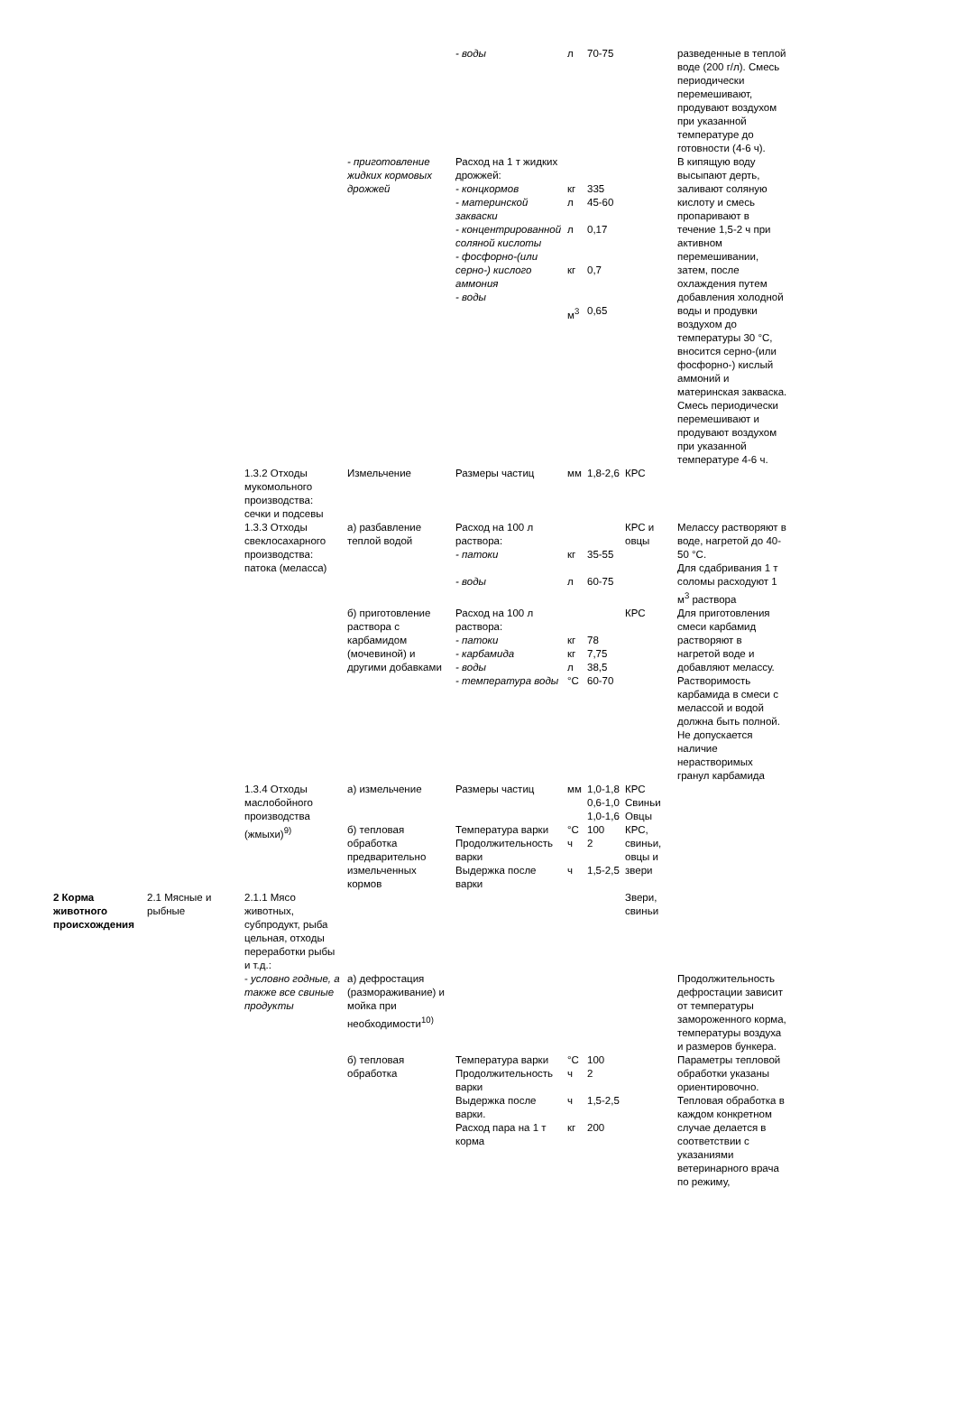| | | | | - воды | л | 70-75 | | разведенные в теплой воде (200 г/л). Смесь периодически перемешивают, продувают воздухом при указанной температуре до готовности (4-6 ч). |
| | | | - приготовление жидких кормовых дрожжей | Расход на 1 т жидких дрожжей: - концкормов - материнской закваски - концентрированной соляной кислоты - фосфорно-(или серно-) кислого аммония - воды | кг л л кг м<sup>3</sup> | 335 45-60 0,17 0,7 0,65 | | В кипящую воду высыпают дерть, заливают соляную кислоту и смесь пропаривают в течение 1,5-2 ч при активном перемешивании, затем, после охлаждения путем добавления холодной воды и продувки воздухом до температуры 30 °С, вносится серно-(или фосфорно-) кислый аммоний и материнская закваска. Смесь периодически перемешивают и продувают воздухом при указанной температуре 4-6 ч. |
| | | 1.3.2 Отходы мукомольного производства: сечки и подсевы | Измельчение | Размеры частиц | мм | 1,8-2,6 | КРС | |
| | | 1.3.3 Отходы свеклосахарного производства: патока (меласса) | а) разбавление теплой водой | Расход на 100 л раствора: - патоки - воды | кг л | 35-55 60-75 | КРС и овцы | Мелассу растворяют в воде, нагретой до 40-50 °С. Для сдабривания 1 т соломы расходуют 1 м<sup>3</sup> раствора |
| | | | б) приготовление раствора с карбамидом (мочевиной) и другими добавками | Расход на 100 л раствора: - патоки - карбамида - воды - температура воды | кг кг л °С | 78 7,75 38,5 60-70 | КРС | Для приготовления смеси карбамид растворяют в нагретой воде и добавляют мелассу. Растворимость карбамида в смеси с мелассой и водой должна быть полной. Не допускается наличие нерастворимых гранул карбамида |
| | | 1.3.4 Отходы маслобойного производства (жмыхи)<sup>9)</sup> | а) измельчение | Размеры частиц | мм | 1,0-1,8 0,6-1,0 1,0-1,6 | КРС Свиньи Овцы | |
| | | | б) тепловая обработка предварительно измельченных кормов | Температура варки Продолжительность варки Выдержка после варки | °С ч ч | 100 2 1,5-2,5 | КРС, свиньи, овцы и звери | |
| 2 Корма животного происхождения | 2.1 Мясные и рыбные | 2.1.1 Мясо животных, субпродукт, рыба цельная, отходы переработки рыбы и т.д.: | | | | | Звери, свиньи | |
| | | - условно годные, а также все свиные продукты | а) дефростация (размораживание) и мойка при необходимости<sup>10)</sup> | | | | | Продолжительность дефростации зависит от температуры замороженного корма, температуры воздуха и размеров бункера. |
| | | | б) тепловая обработка | Температура варки Продолжительность варки Выдержка после варки. Расход пара на 1 т корма | °С ч ч кг | 100 2 1,5-2,5 200 | | Параметры тепловой обработки указаны ориентировочно. Тепловая обработка в каждом конкретном случае делается в соответствии с указаниями ветеринарного врача по режиму, |